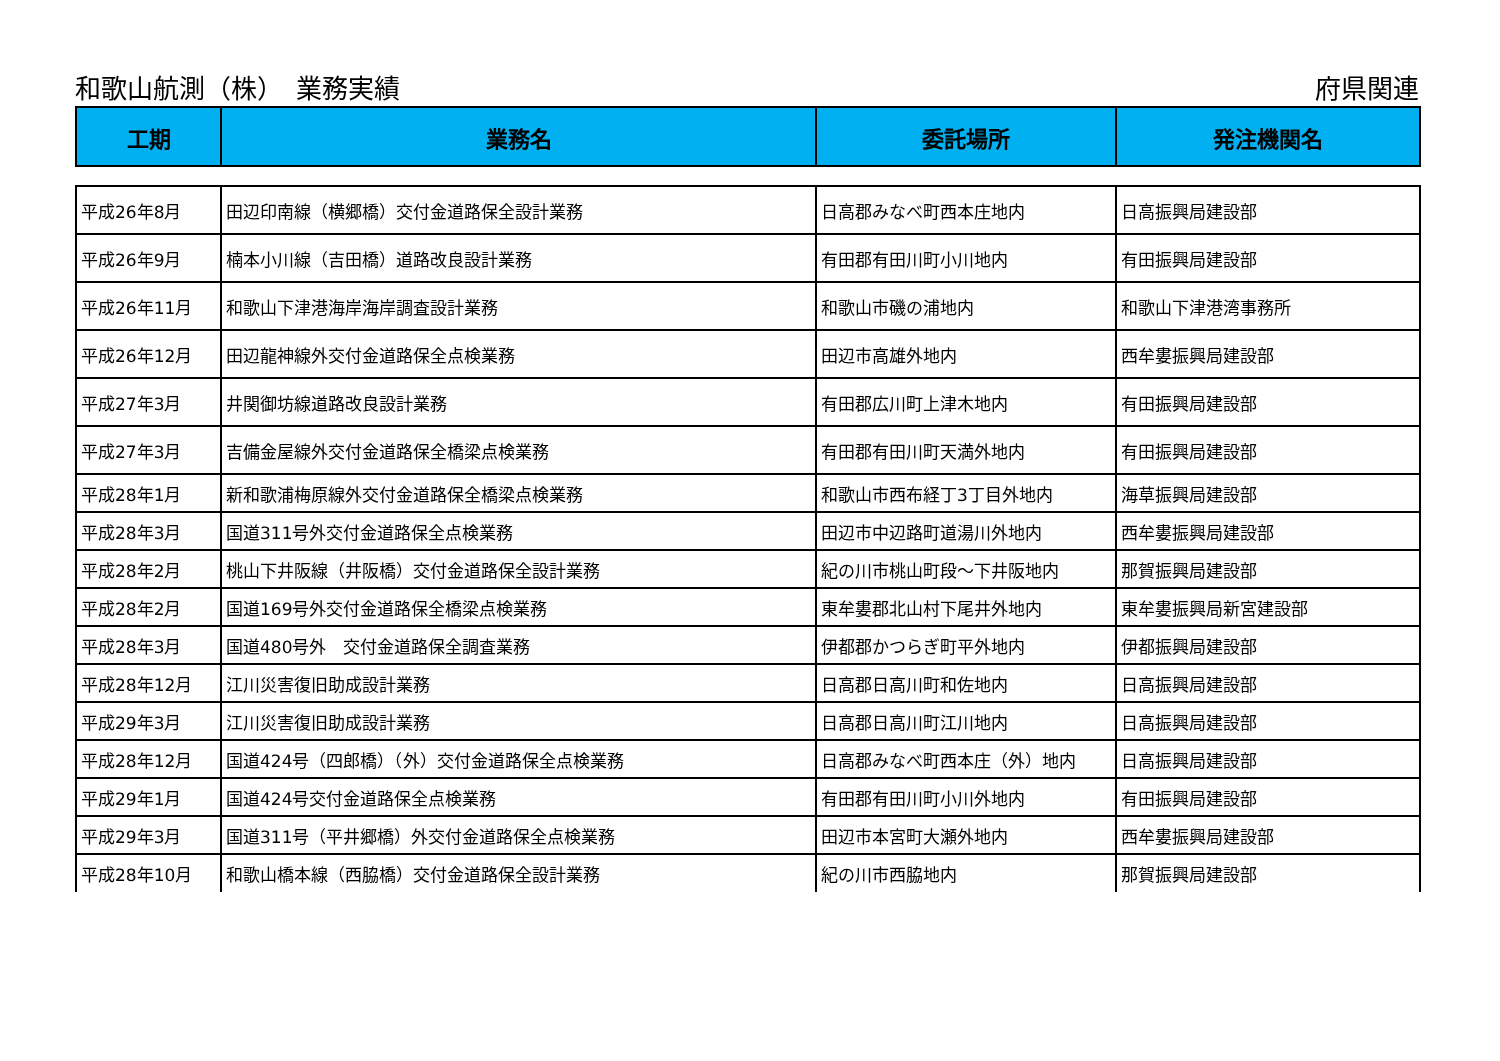和歌山航測（株）　業務実績 府県関連
| 工期 | 業務名 | 委託場所 | 発注機関名 |
| --- | --- | --- | --- |
| 平成26年8月 | 田辺印南線（横郷橋）交付金道路保全設計業務 | 日高郡みなべ町西本庄地内 | 日高振興局建設部 |
| 平成26年9月 | 楠本小川線（吉田橋）道路改良設計業務 | 有田郡有田川町小川地内 | 有田振興局建設部 |
| 平成26年11月 | 和歌山下津港海岸海岸調査設計業務 | 和歌山市磯の浦地内 | 和歌山下津港湾事務所 |
| 平成26年12月 | 田辺龍神線外交付金道路保全点検業務 | 田辺市高雄外地内 | 西牟婁振興局建設部 |
| 平成27年3月 | 井関御坊線道路改良設計業務 | 有田郡広川町上津木地内 | 有田振興局建設部 |
| 平成27年3月 | 吉備金屋線外交付金道路保全橋梁点検業務 | 有田郡有田川町天満外地内 | 有田振興局建設部 |
| 平成28年1月 | 新和歌浦梅原線外交付金道路保全橋梁点検業務 | 和歌山市西布経丁3丁目外地内 | 海草振興局建設部 |
| 平成28年3月 | 国道311号外交付金道路保全点検業務 | 田辺市中辺路町道湯川外地内 | 西牟婁振興局建設部 |
| 平成28年2月 | 桃山下井阪線（井阪橋）交付金道路保全設計業務 | 紀の川市桃山町段～下井阪地内 | 那賀振興局建設部 |
| 平成28年2月 | 国道169号外交付金道路保全橋梁点検業務 | 東牟婁郡北山村下尾井外地内 | 東牟婁振興局新宮建設部 |
| 平成28年3月 | 国道480号外 交付金道路保全調査業務 | 伊都郡かつらぎ町平外地内 | 伊都振興局建設部 |
| 平成28年12月 | 江川災害復旧助成設計業務 | 日高郡日高川町和佐地内 | 日高振興局建設部 |
| 平成29年3月 | 江川災害復旧助成設計業務 | 日高郡日高川町江川地内 | 日高振興局建設部 |
| 平成28年12月 | 国道424号（四郎橋）（外）交付金道路保全点検業務 | 日高郡みなべ町西本庄（外）地内 | 日高振興局建設部 |
| 平成29年1月 | 国道424号交付金道路保全点検業務 | 有田郡有田川町小川外地内 | 有田振興局建設部 |
| 平成29年3月 | 国道311号（平井郷橋）外交付金道路保全点検業務 | 田辺市本宮町大瀬外地内 | 西牟婁振興局建設部 |
| 平成28年10月 | 和歌山橋本線（西脇橋）交付金道路保全設計業務 | 紀の川市西脇地内 | 那賀振興局建設部 |